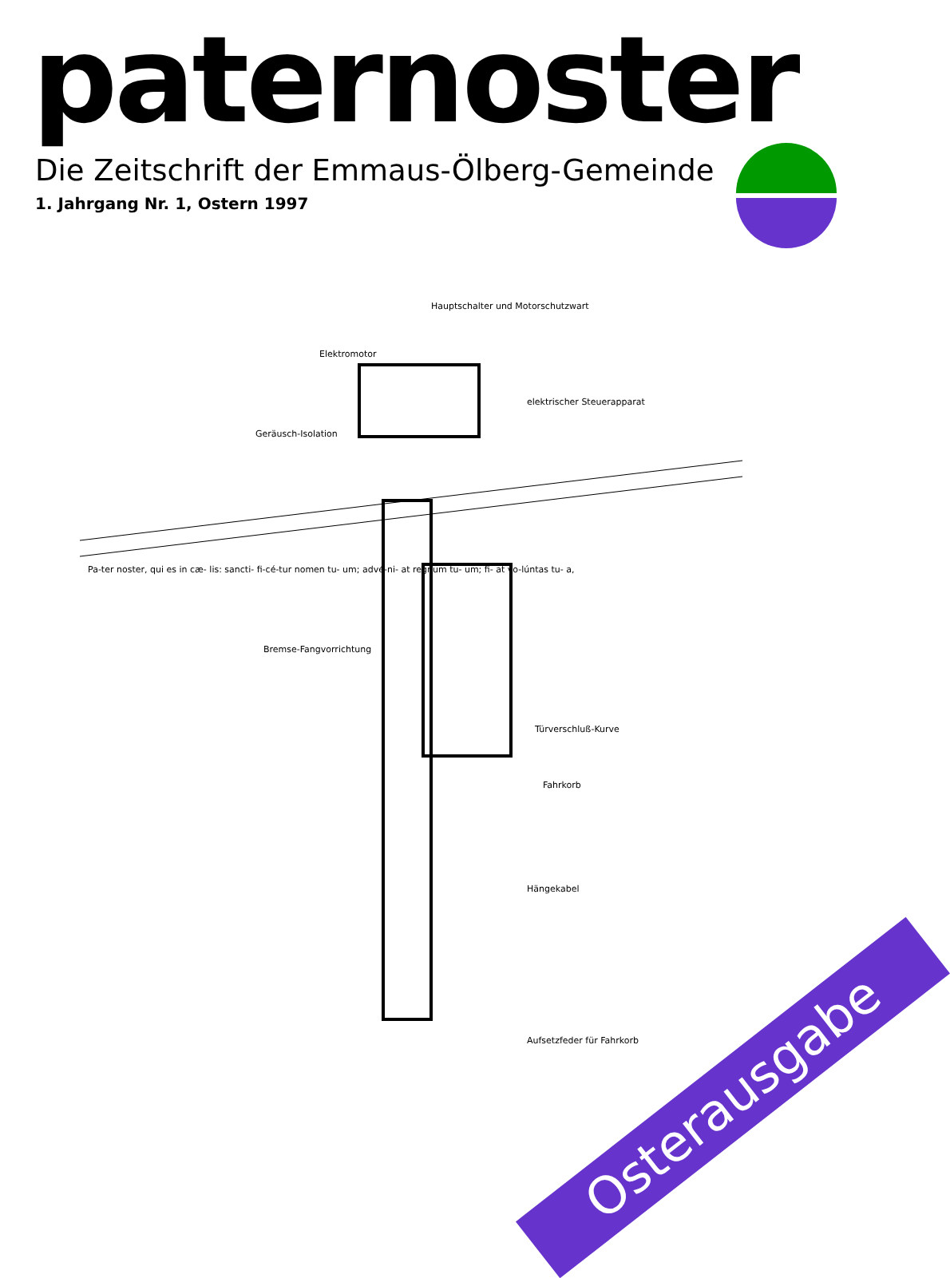paternoster
Die Zeitschrift der Emmaus-Ölberg-Gemeinde
1. Jahrgang Nr. 1, Ostern 1997
Hauptschalter und Motorschutzwart
Elektromotor
elektrischer Steuerapparat
Geräusch-Isolation
Pa-ter noster, qui es in cæ- lis: sancti- fi-cé-tur nomen tu- um; advé-ni- at regnum tu- um; fi- at vo-lúntas tu- a,
Bremse-Fangvorrichtung
Türverschluß-Kurve
Fahrkorb
Hängekabel
Aufsetzfeder für Fahrkorb
Osterausgabe